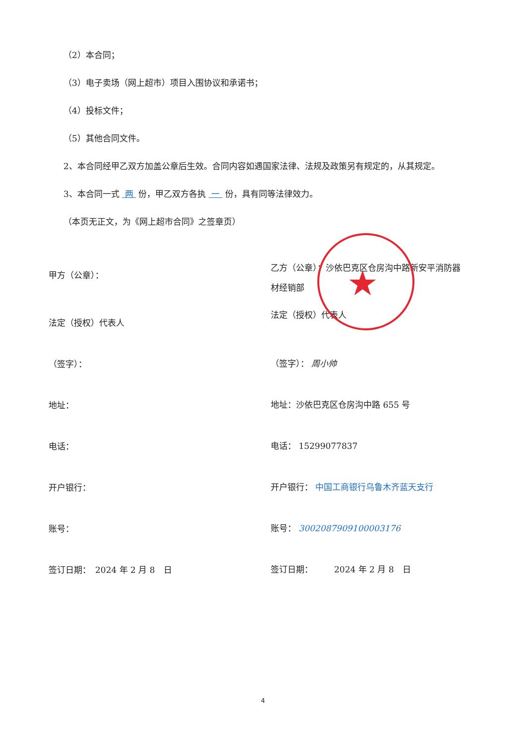★
（2）本合同；
（3）电子卖场（网上超市）项目入围协议和承诺书；
（4）投标文件；
（5）其他合同文件。
2、本合同经甲乙双方加盖公章后生效。合同内容如遇国家法律、法规及政策另有规定的，从其规定。
3、本合同一式 两 份，甲乙双方各执 一 份，具有同等法律效力。
（本页无正文，为《网上超市合同》之签章页）
甲方（公章）：
法定（授权）代表人
（签字）：
地址：
电话：
开户银行：
账号：
签订日期：　2024 年 2 月 8　日
乙方（公章）：沙依巴克区仓房沟中路新安平消防器
材经销部
法定（授权）代表人
（签字）： 周小帅
地址：沙依巴克区仓房沟中路 655 号
电话： 15299077837
开户银行： 中国工商银行乌鲁木齐蓝天支行
账号： 3002087909100003176
签订日期：　　　2024 年 2 月 8　日
4